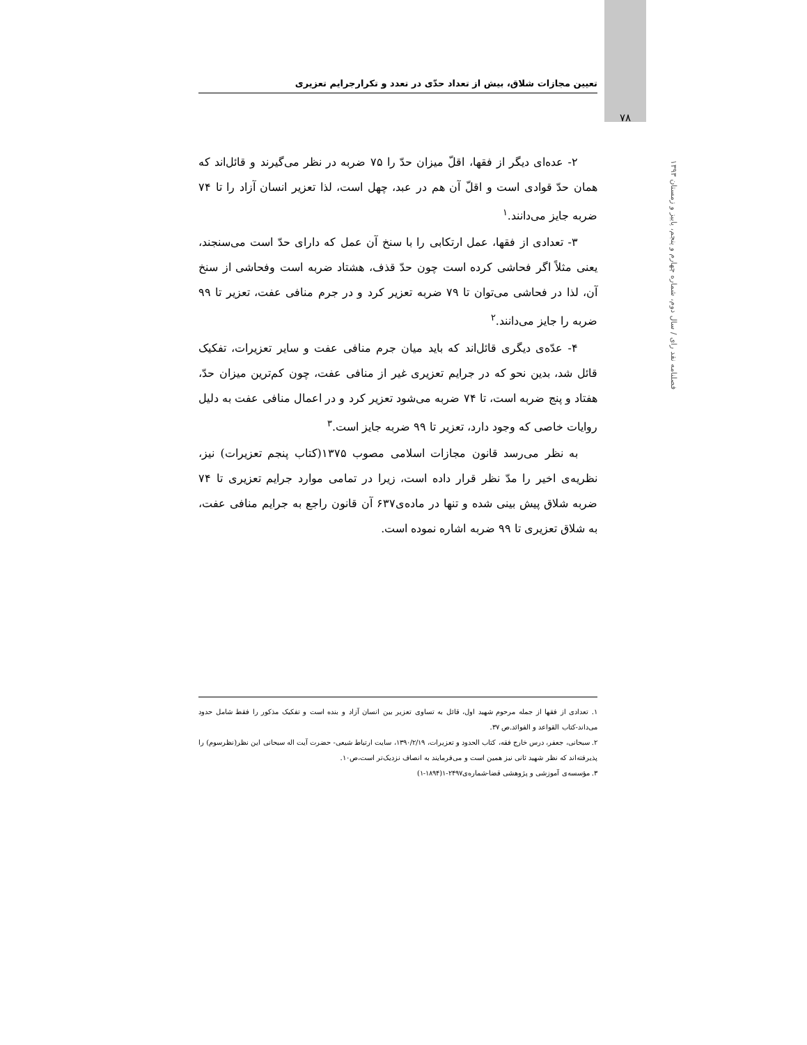تعیین مجازات شلاق، بیش از تعداد حدّی در تعدد و تکرارجرایم تعزیری
۷۸
فصلنامه نقد رای / سال دوم، شماره چهارم و پنجم، پاییز و زمستان ۱۳۹۳
۲- عده‌ای دیگر از فقها، اقلّ میزان حدّ را ۷۵ ضربه در نظر می‌گیرند و قائل‌اند که همان حدّ قوادی است و اقلّ آن هم در عبد، چهل است، لذا تعزیر انسان آزاد را تا ۷۴ ضربه جایز می‌دانند.<sup>۱</sup>
۳- تعدادی از فقها، عمل ارتکابی را با سنخ آن عمل که دارای حدّ است می‌سنجند، یعنی مثلاً اگر فحاشی کرده است چون حدّ قذف، هشتاد ضربه است وفحاشی از سنخ آن، لذا در فحاشی می‌توان تا ۷۹ ضربه تعزیر کرد و در جرم منافی عفت، تعزیر تا ۹۹ ضربه را جایز می‌دانند.<sup>۲</sup>
۴- عدّه‌ی دیگری قائل‌اند که باید میان جرم منافی عفت و سایر تعزیرات، تفکیک قائل شد، بدین نحو که در جرایم تعزیری غیر از منافی عفت، چون کم‌ترین میزان حدّ، هفتاد و پنج ضربه است، تا ۷۴ ضربه می‌شود تعزیر کرد و در اعمال منافی عفت به دلیل روایات خاصی که وجود دارد، تعزیر تا ۹۹ ضربه جایز است.<sup>۳</sup>
به نظر می‌رسد قانون مجازات اسلامی مصوب ۱۳۷۵(کتاب پنجم تعزیرات) نیز، نظریه‌ی اخیر را مدّ نظر قرار داده است، زیرا در تمامی موارد جرایم تعزیری تا ۷۴ ضربه شلاق پیش بینی شده و تنها در ماده‌ی۶۳۷ آن قانون راجع به جرایم منافی عفت، به شلاق تعزیری تا ۹۹ ضربه اشاره نموده است.
۱. تعدادی از فقها از جمله مرحوم شهید اول، قائل به تساوی تعزیر بین انسان آزاد و بنده است و تفکیک مذکور را فقط شامل حدود می‌داند-کتاب القواعد و الفوائد.ص ۳۷.
۲. سبحانی، جعفر، درس خارج فقه، کتاب الحدود و تعزیرات، ۱۳۹۰/۲/۱۹، سایت ارتباط شیعی- حضرت آیت اله سبحانی این نظر(نظرسوم) را پذیرفته‌اند که نظر شهید ثانی نیز همین است و می‌فرمایند به انصاف نزدیک‌تر است،ص۱۰.
۳. مؤسسه‌ی آموزشی و پژوهشی قضا-شماره‌ی۲۴۹۷-۱(۱۸۹۴-۱)